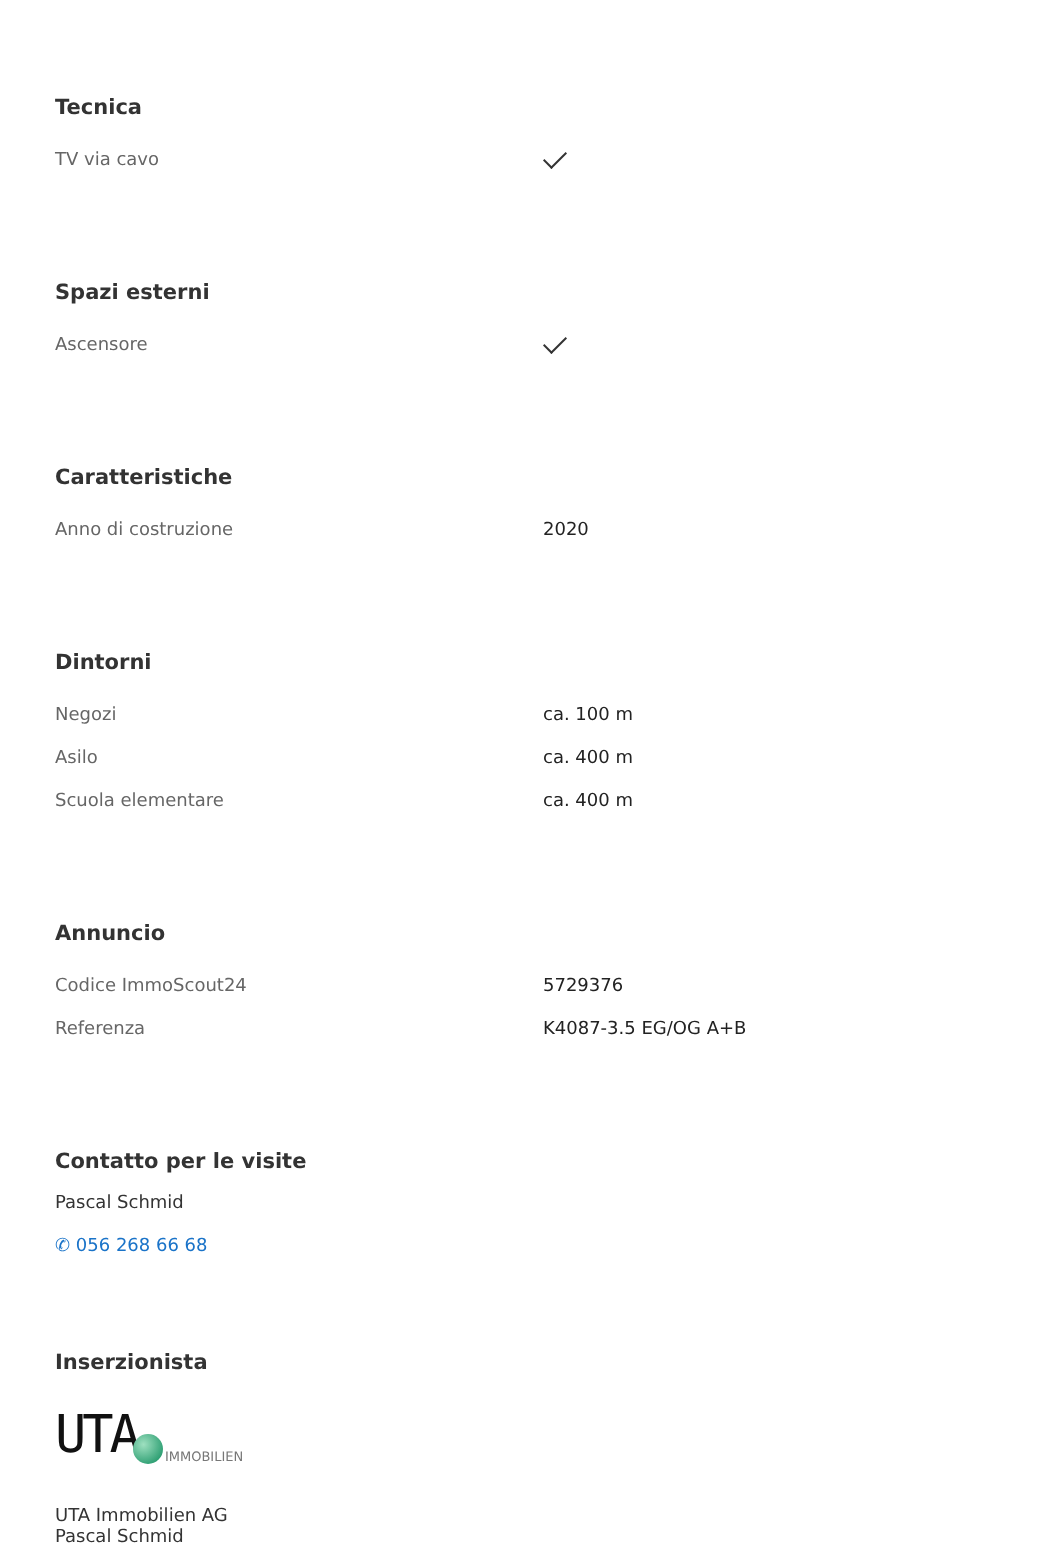Tecnica
| TV via cavo | |
Spazi esterni
| Ascensore | |
Caratteristiche
| Anno di costruzione | 2020 |
Dintorni
| Negozi | ca. 100 m |
| Asilo | ca. 400 m |
| Scuola elementare | ca. 400 m |
Annuncio
| Codice ImmoScout24 | 5729376 |
| Referenza | K4087-3.5 EG/OG A+B |
Contatto per le visite
Pascal Schmid
✆ 056 268 66 68
Inserzionista
UTA IMMOBILIEN
UTA Immobilien AG
Pascal Schmid